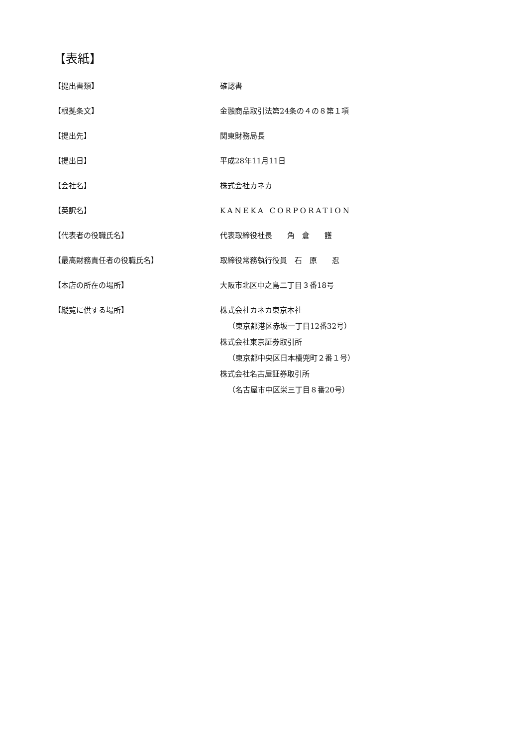【表紙】
| 【提出書類】 | 確認書 |
| 【根拠条文】 | 金融商品取引法第24条の４の８第１項 |
| 【提出先】 | 関東財務局長 |
| 【提出日】 | 平成28年11月11日 |
| 【会社名】 | 株式会社カネカ |
| 【英訳名】 | KANEKA CORPORATION |
| 【代表者の役職氏名】 | 代表取締役社長 角 倉 護 |
| 【最高財務責任者の役職氏名】 | 取締役常務執行役員 石 原 忍 |
| 【本店の所在の場所】 | 大阪市北区中之島二丁目３番18号 |
| 【縦覧に供する場所】 | 株式会社カネカ東京本社 （東京都港区赤坂一丁目12番32号） 株式会社東京証券取引所 （東京都中央区日本橋兜町２番１号） 株式会社名古屋証券取引所 （名古屋市中区栄三丁目８番20号） |